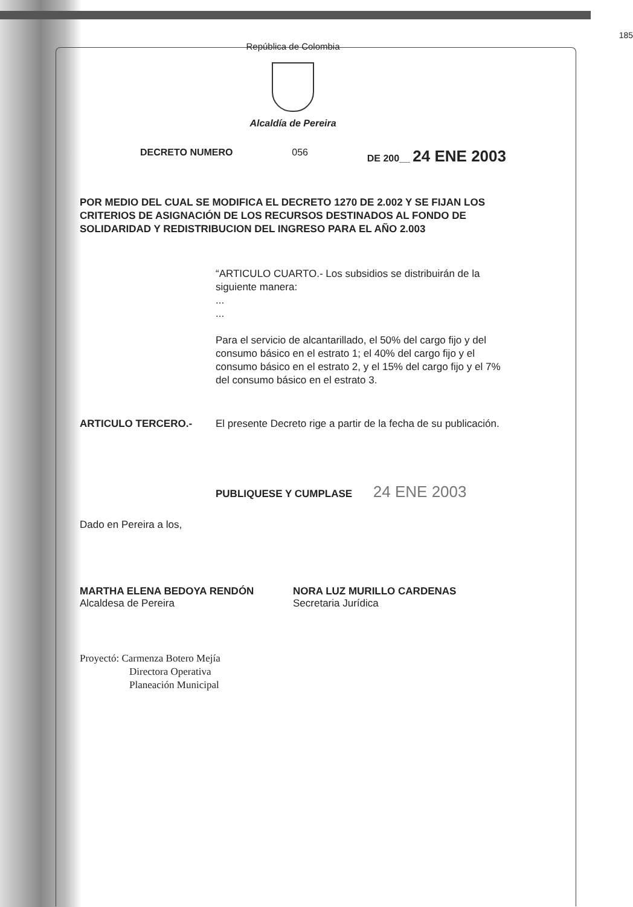República de Colombia
185
Alcaldía de Pereira
DECRETO NUMERO 056 DE 200__ 24 ENE 2003
POR MEDIO DEL CUAL SE MODIFICA EL DECRETO 1270 DE 2.002 Y SE FIJAN LOS CRITERIOS DE ASIGNACIÓN DE LOS RECURSOS DESTINADOS AL FONDO DE SOLIDARIDAD Y REDISTRIBUCION DEL INGRESO PARA EL AÑO 2.003
“ARTICULO CUARTO.- Los subsidios se distribuirán de la siguiente manera:
...
...
Para el servicio de alcantarillado, el 50% del cargo fijo y del consumo básico en el estrato 1; el 40% del cargo fijo y el consumo básico en el estrato 2, y el 15% del cargo fijo y el 7% del consumo básico en el estrato 3.
ARTICULO TERCERO.- El presente Decreto rige a partir de la fecha de su publicación.
PUBLIQUESE Y CUMPLASE 24 ENE 2003
Dado en Pereira a los,
MARTHA ELENA BEDOYA RENDÓN
Alcaldesa de Pereira
NORA LUZ MURILLO CARDENAS
Secretaria Jurídica
Proyectó: Carmenza Botero Mejía
Directora Operativa
Planeación Municipal